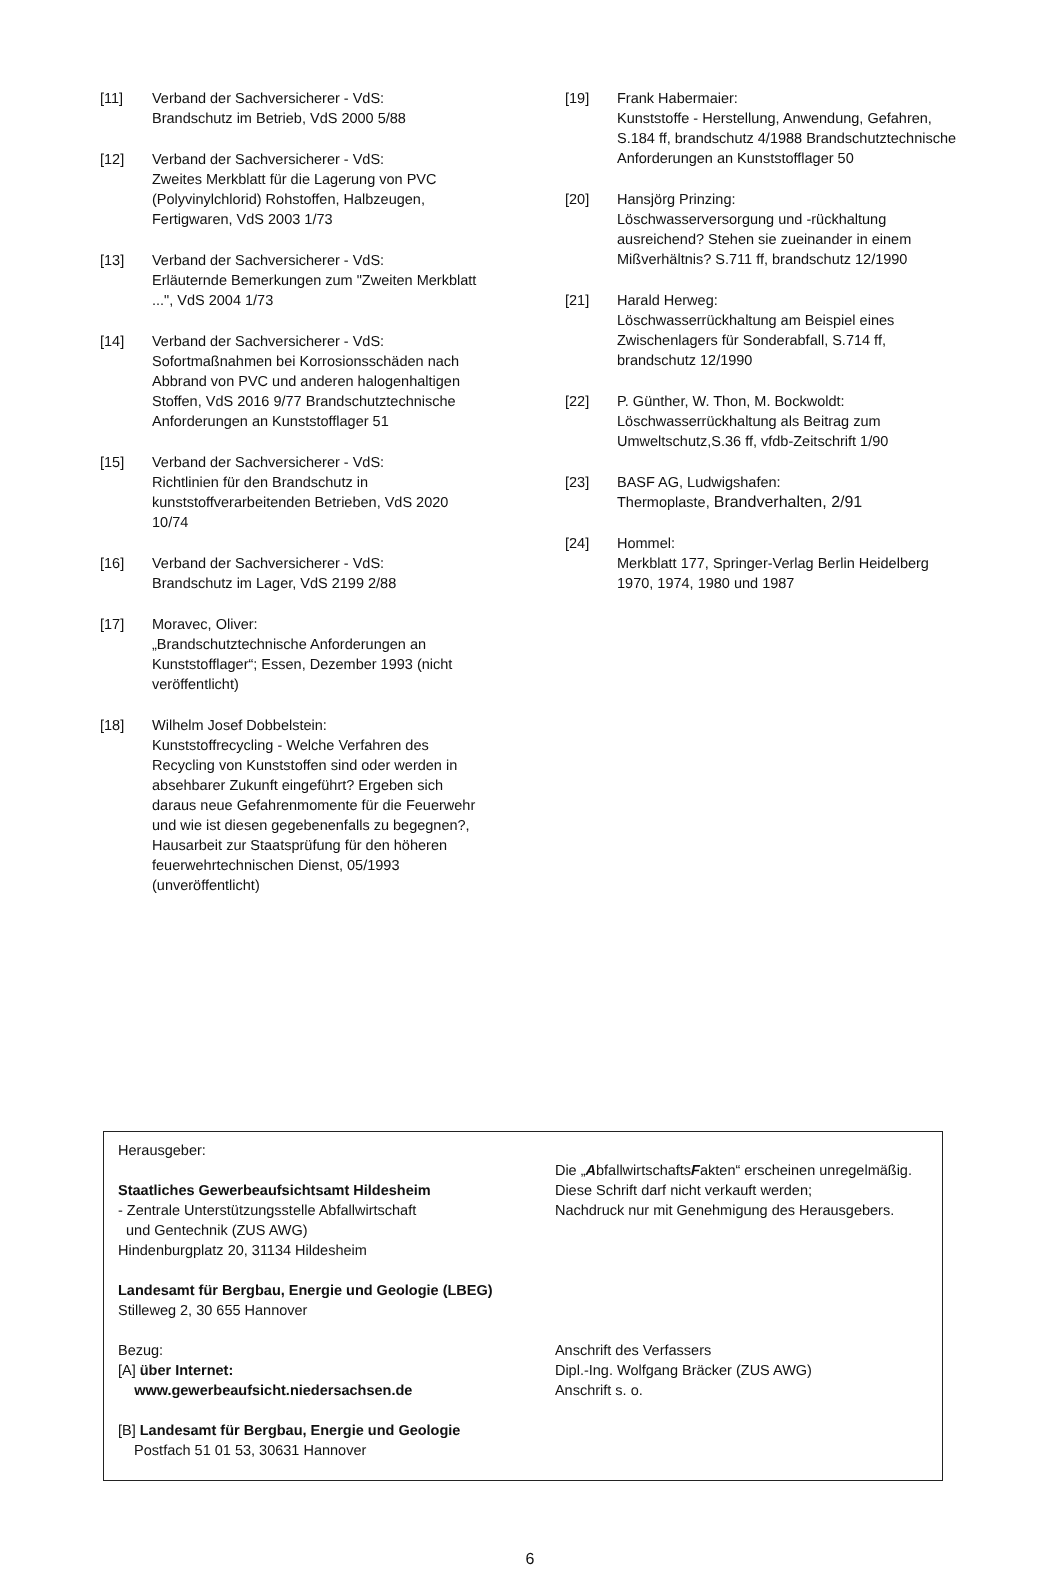[11] Verband der Sachversicherer - VdS:
Brandschutz im Betrieb, VdS 2000 5/88
[12] Verband der Sachversicherer - VdS:
Zweites Merkblatt für die Lagerung von PVC (Polyvinylchlorid) Rohstoffen, Halbzeugen, Fertigwaren, VdS 2003 1/73
[13] Verband der Sachversicherer - VdS:
Erläuternde Bemerkungen zum "Zweiten Merkblatt ...", VdS 2004 1/73
[14] Verband der Sachversicherer - VdS:
Sofortmaßnahmen bei Korrosionsschäden nach Abbrand von PVC und anderen halogenhaltigen Stoffen, VdS 2016 9/77 Brandschutztechnische Anforderungen an Kunststofflager 51
[15] Verband der Sachversicherer - VdS:
Richtlinien für den Brandschutz in kunststoffverarbeitenden Betrieben, VdS 2020 10/74
[16] Verband der Sachversicherer - VdS:
Brandschutz im Lager, VdS 2199 2/88
[17] Moravec, Oliver:
„Brandschutztechnische Anforderungen an Kunststofflager“; Essen, Dezember 1993 (nicht veröffentlicht)
[18] Wilhelm Josef Dobbelstein:
Kunststoffrecycling - Welche Verfahren des Recycling von Kunststoffen sind oder werden in absehbarer Zukunft eingeführt? Ergeben sich daraus neue Gefahrenmomente für die Feuerwehr und wie ist diesen gegebenenfalls zu begegnen?, Hausarbeit zur Staatsprüfung für den höheren feuerwehrtechnischen Dienst, 05/1993 (unveröffentlicht)
[19] Frank Habermaier:
Kunststoffe - Herstellung, Anwendung, Gefahren, S.184 ff, brandschutz 4/1988 Brandschutztechnische Anforderungen an Kunststofflager 50
[20] Hansjörg Prinzing:
Löschwasserversorgung und -rückhaltung ausreichend? Stehen sie zueinander in einem Mißverhältnis? S.711 ff, brandschutz 12/1990
[21] Harald Herweg:
Löschwasserrückhaltung am Beispiel eines Zwischenlagers für Sonderabfall, S.714 ff, brandschutz 12/1990
[22] P. Günther, W. Thon, M. Bockwoldt:
Löschwasserrückhaltung als Beitrag zum Umweltschutz,S.36 ff, vfdb-Zeitschrift 1/90
[23] BASF AG, Ludwigshafen:
Thermoplaste, Brandverhalten, 2/91
[24] Hommel:
Merkblatt 177, Springer-Verlag Berlin Heidelberg 1970, 1974, 1980 und 1987
Herausgeber:
Staatliches Gewerbeaufsichtsamt Hildesheim
- Zentrale Unterstützungsstelle Abfallwirtschaft
und Gentechnik (ZUS AWG)
Hindenburgplatz 20, 31134 Hildesheim
Landesamt für Bergbau, Energie und Geologie (LBEG)
Stilleweg 2, 30 655 Hannover
Bezug:
[A] über Internet:
www.gewerbeaufsicht.niedersachsen.de
[B] Landesamt für Bergbau, Energie und Geologie
Postfach 51 01 53, 30631 Hannover
Die „AbfallwirtschaftsFakten“ erscheinen unregelmäßig.
Diese Schrift darf nicht verkauft werden;
Nachdruck nur mit Genehmigung des Herausgebers.
Anschrift des Verfassers
Dipl.-Ing. Wolfgang Bräcker (ZUS AWG)
Anschrift s. o.
6